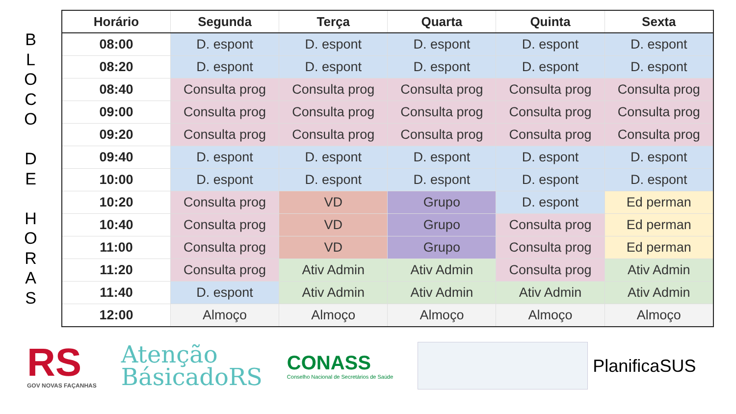B
L
O
C
O
D
E
H
O
R
A
S
| Horário | Segunda | Terça | Quarta | Quinta | Sexta |
| --- | --- | --- | --- | --- | --- |
| 08:00 | D. espont | D. espont | D. espont | D. espont | D. espont |
| 08:20 | D. espont | D. espont | D. espont | D. espont | D. espont |
| 08:40 | Consulta prog | Consulta prog | Consulta prog | Consulta prog | Consulta prog |
| 09:00 | Consulta prog | Consulta prog | Consulta prog | Consulta prog | Consulta prog |
| 09:20 | Consulta prog | Consulta prog | Consulta prog | Consulta prog | Consulta prog |
| 09:40 | D. espont | D. espont | D. espont | D. espont | D. espont |
| 10:00 | D. espont | D. espont | D. espont | D. espont | D. espont |
| 10:20 | Consulta prog | VD | Grupo | D. espont | Ed perman |
| 10:40 | Consulta prog | VD | Grupo | Consulta prog | Ed perman |
| 11:00 | Consulta prog | VD | Grupo | Consulta prog | Ed perman |
| 11:20 | Consulta prog | Ativ Admin | Ativ Admin | Consulta prog | Ativ Admin |
| 11:40 | D. espont | Ativ Admin | Ativ Admin | Ativ Admin | Ativ Admin |
| 12:00 | Almoço | Almoço | Almoço | Almoço | Almoço |
RS
GOV NOVAS FAÇANHAS
Atenção
BásicadoRS
CONASS
Conselho Nacional de Secretários de Saúde
PlanificaSUS